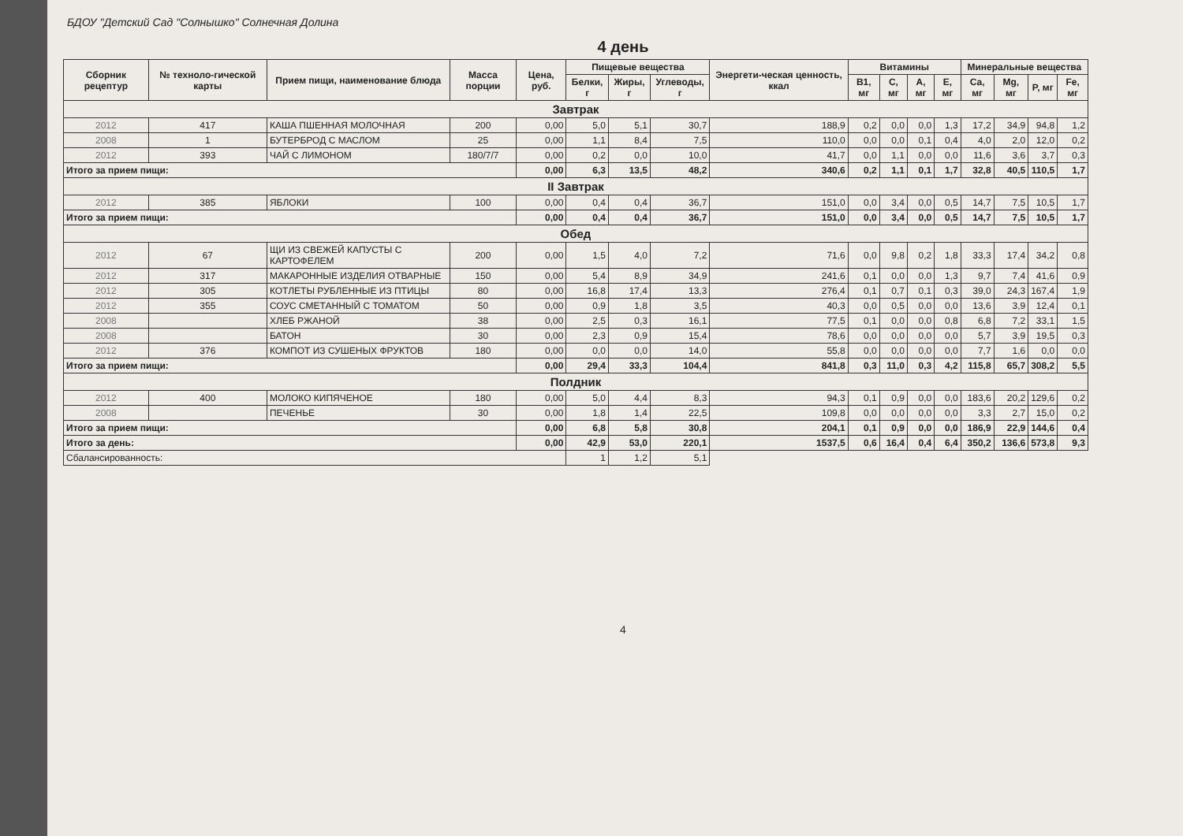БДОУ "Детский Сад "Солнышко" Солнечная Долина
4 день
| Сборник рецептур | № техноло-гической карты | Прием пищи, наименование блюда | Масса порции | Цена, руб. | Пищевые вещества | | | Энергети-ческая ценность, ккал | Витамины | | | | Минеральные вещества | | | |
| --- | --- | --- | --- | --- | --- | --- | --- | --- | --- | --- | --- | --- | --- | --- | --- | --- |
| | | | | | Белки, г | Жиры, г | Углеводы, г | | B1, мг | C, мг | A, мг | E, мг | Ca, мг | Mg, мг | P, мг | Fe, мг |
| Завтрак | | | | | | | | | | | | | | | | |
| 2012 | 417 | КАША ПШЕННАЯ МОЛОЧНАЯ | 200 | 0,00 | 5,0 | 5,1 | 30,7 | 188,9 | 0,2 | 0,0 | 0,0 | 1,3 | 17,2 | 34,9 | 94,8 | 1,2 |
| 2008 | 1 | БУТЕРБРОД С МАСЛОМ | 25 | 0,00 | 1,1 | 8,4 | 7,5 | 110,0 | 0,0 | 0,0 | 0,1 | 0,4 | 4,0 | 2,0 | 12,0 | 0,2 |
| 2012 | 393 | ЧАЙ С ЛИМОНОМ | 180/7/7 | 0,00 | 0,2 | 0,0 | 10,0 | 41,7 | 0,0 | 1,1 | 0,0 | 0,0 | 11,6 | 3,6 | 3,7 | 0,3 |
| Итого за прием пищи: | | | | 0,00 | 6,3 | 13,5 | 48,2 | 340,6 | 0,2 | 1,1 | 0,1 | 1,7 | 32,8 | 40,5 | 110,5 | 1,7 |
| II Завтрак | | | | | | | | | | | | | | | | |
| 2012 | 385 | ЯБЛОКИ | 100 | 0,00 | 0,4 | 0,4 | 36,7 | 151,0 | 0,0 | 3,4 | 0,0 | 0,5 | 14,7 | 7,5 | 10,5 | 1,7 |
| Итого за прием пищи: | | | | 0,00 | 0,4 | 0,4 | 36,7 | 151,0 | 0,0 | 3,4 | 0,0 | 0,5 | 14,7 | 7,5 | 10,5 | 1,7 |
| Обед | | | | | | | | | | | | | | | | |
| 2012 | 67 | ЩИ ИЗ СВЕЖЕЙ КАПУСТЫ С КАРТОФЕЛЕМ | 200 | 0,00 | 1,5 | 4,0 | 7,2 | 71,6 | 0,0 | 9,8 | 0,2 | 1,8 | 33,3 | 17,4 | 34,2 | 0,8 |
| 2012 | 317 | МАКАРОННЫЕ ИЗДЕЛИЯ ОТВАРНЫЕ | 150 | 0,00 | 5,4 | 8,9 | 34,9 | 241,6 | 0,1 | 0,0 | 0,0 | 1,3 | 9,7 | 7,4 | 41,6 | 0,9 |
| 2012 | 305 | КОТЛЕТЫ РУБЛЕННЫЕ ИЗ ПТИЦЫ | 80 | 0,00 | 16,8 | 17,4 | 13,3 | 276,4 | 0,1 | 0,7 | 0,1 | 0,3 | 39,0 | 24,3 | 167,4 | 1,9 |
| 2012 | 355 | СОУС СМЕТАННЫЙ С ТОМАТОМ | 50 | 0,00 | 0,9 | 1,8 | 3,5 | 40,3 | 0,0 | 0,5 | 0,0 | 0,0 | 13,6 | 3,9 | 12,4 | 0,1 |
| 2008 | | ХЛЕБ РЖАНОЙ | 38 | 0,00 | 2,5 | 0,3 | 16,1 | 77,5 | 0,1 | 0,0 | 0,0 | 0,8 | 6,8 | 7,2 | 33,1 | 1,5 |
| 2008 | | БАТОН | 30 | 0,00 | 2,3 | 0,9 | 15,4 | 78,6 | 0,0 | 0,0 | 0,0 | 0,0 | 5,7 | 3,9 | 19,5 | 0,3 |
| 2012 | 376 | КОМПОТ ИЗ СУШЕНЫХ ФРУКТОВ | 180 | 0,00 | 0,0 | 0,0 | 14,0 | 55,8 | 0,0 | 0,0 | 0,0 | 0,0 | 7,7 | 1,6 | 0,0 | 0,0 |
| Итого за прием пищи: | | | | 0,00 | 29,4 | 33,3 | 104,4 | 841,8 | 0,3 | 11,0 | 0,3 | 4,2 | 115,8 | 65,7 | 308,2 | 5,5 |
| Полдник | | | | | | | | | | | | | | | | |
| 2012 | 400 | МОЛОКО КИПЯЧЕНОЕ | 180 | 0,00 | 5,0 | 4,4 | 8,3 | 94,3 | 0,1 | 0,9 | 0,0 | 0,0 | 183,6 | 20,2 | 129,6 | 0,2 |
| 2008 | | ПЕЧЕНЬЕ | 30 | 0,00 | 1,8 | 1,4 | 22,5 | 109,8 | 0,0 | 0,0 | 0,0 | 0,0 | 3,3 | 2,7 | 15,0 | 0,2 |
| Итого за прием пищи: | | | | 0,00 | 6,8 | 5,8 | 30,8 | 204,1 | 0,1 | 0,9 | 0,0 | 0,0 | 186,9 | 22,9 | 144,6 | 0,4 |
| Итого за день: | | | | 0,00 | 42,9 | 53,0 | 220,1 | 1537,5 | 0,6 | 16,4 | 0,4 | 6,4 | 350,2 | 136,6 | 573,8 | 9,3 |
| Сбалансированность: | | | | | 1 | 1,2 | 5,1 | | | | | | | | | |
4